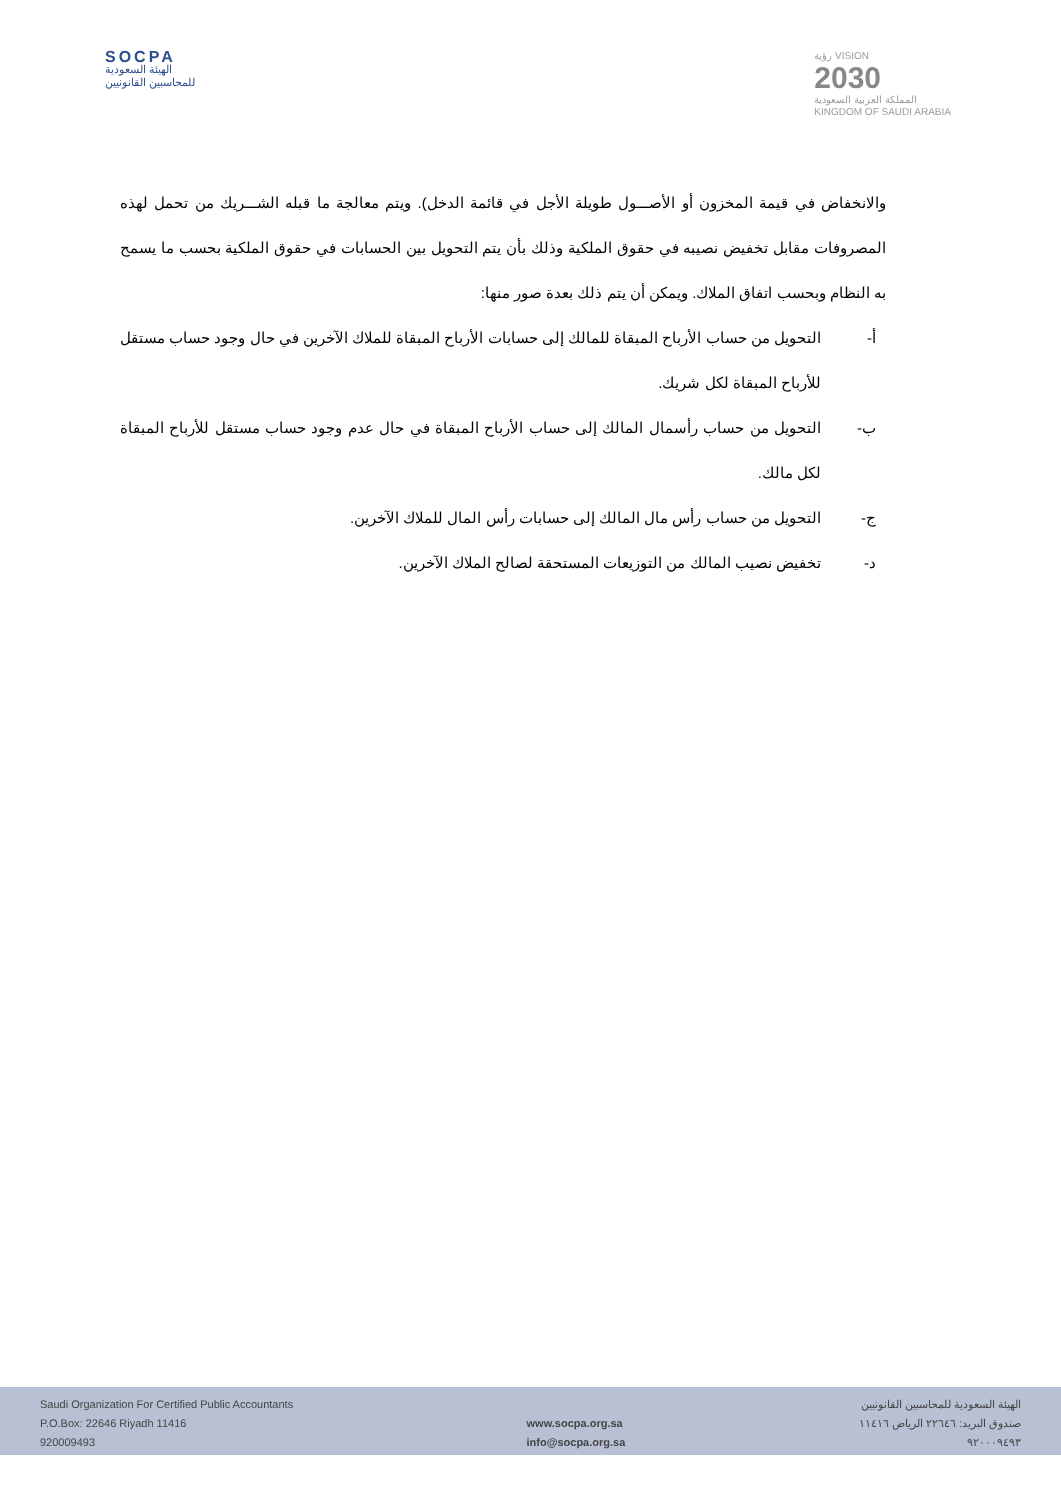SOCPA
الهيئة السعودية
للمحاسبين القانونيين
رؤية VISION
2030
المملكة العربية السعودية
KINGDOM OF SAUDI ARABIA
والانخفاض في قيمة المخزون أو الأصـــول طويلة الأجل في قائمة الدخل). ويتم معالجة ما قبله الشـــريك من تحمل لهذه المصروفات مقابل تخفيض نصيبه في حقوق الملكية وذلك بأن يتم التحويل بين الحسابات في حقوق الملكية بحسب ما يسمح به النظام وبحسب اتفاق الملاك. ويمكن أن يتم ذلك بعدة صور منها:
أ- التحويل من حساب الأرباح المبقاة للمالك إلى حسابات الأرباح المبقاة للملاك الآخرين في حال وجود حساب مستقل للأرباح المبقاة لكل شريك.
ب- التحويل من حساب رأسمال المالك إلى حساب الأرباح المبقاة في حال عدم وجود حساب مستقل للأرباح المبقاة لكل مالك.
ج- التحويل من حساب رأس مال المالك إلى حسابات رأس المال للملاك الآخرين.
د- تخفيض نصيب المالك من التوزيعات المستحقة لصالح الملاك الآخرين.
Saudi Organization For Certified Public Accountants
P.O.Box: 22646 Riyadh 11416
920009493
www.socpa.org.sa
info@socpa.org.sa
الهيئة السعودية للمحاسبين القانونيين
صندوق البريد: ٢٢٦٤٦ الرياض ١١٤١٦
٩٢٠٠٠٩٤٩٣